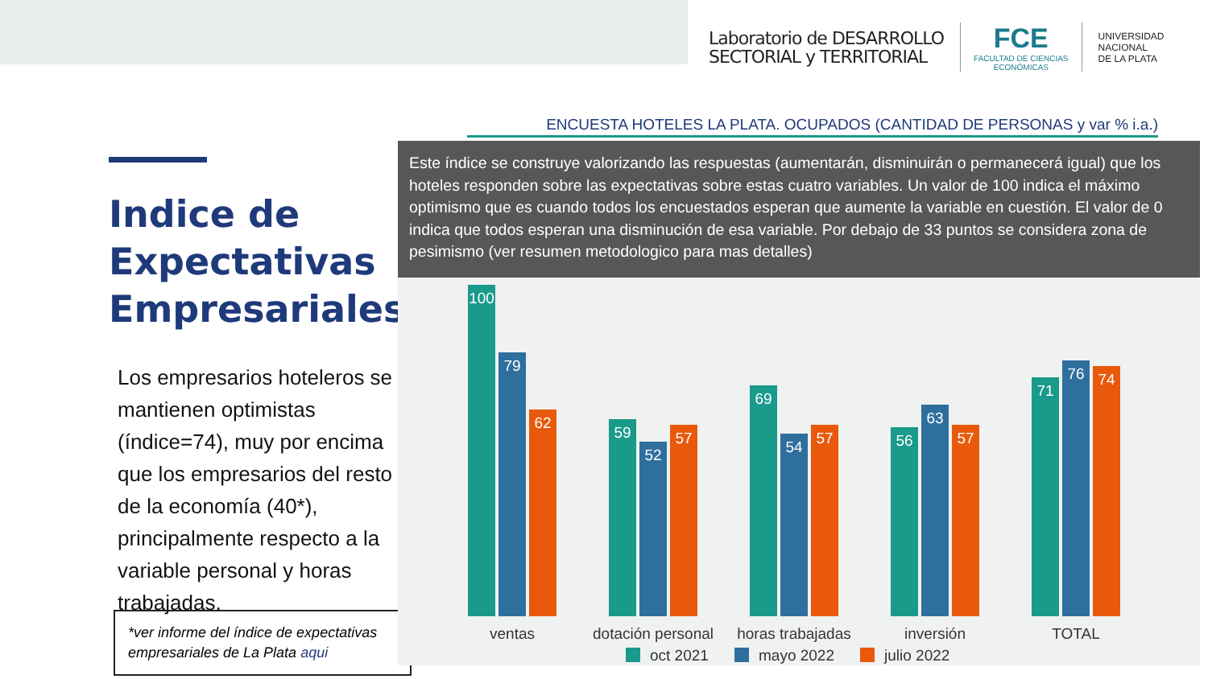Laboratorio de DESARROLLO
SECTORIAL y TERRITORIAL
FCE
FACULTAD DE CIENCIAS
ECONÓMICAS
UNIVERSIDAD
NACIONAL
DE LA PLATA
Indice de Expectativas Empresariales
Los empresarios hoteleros se mantienen optimistas (índice=74), muy por encima que los empresarios del resto de la economía (40*), principalmente respecto a la variable personal y horas trabajadas.
*ver informe del índice de expectativas empresariales de La Plata aqui
ENCUESTA HOTELES LA PLATA. OCUPADOS (CANTIDAD DE PERSONAS y var % i.a.)
Este índice se construye valorizando las respuestas (aumentarán, disminuirán o permanecerá igual) que los hoteles responden sobre las expectativas sobre estas cuatro variables. Un valor de 100 indica el máximo optimismo que es cuando todos los encuestados esperan que aumente la variable en cuestión. El valor de 0 indica que todos esperan una disminución de esa variable. Por debajo de 33 puntos se considera zona de pesimismo (ver resumen metodologico para mas detalles)
100
79
62
59
52
57
69
54
57
56
63
57
71
76
74
ventas
dotación personal
horas trabajadas
inversión
TOTAL
oct 2021
mayo 2022
julio 2022